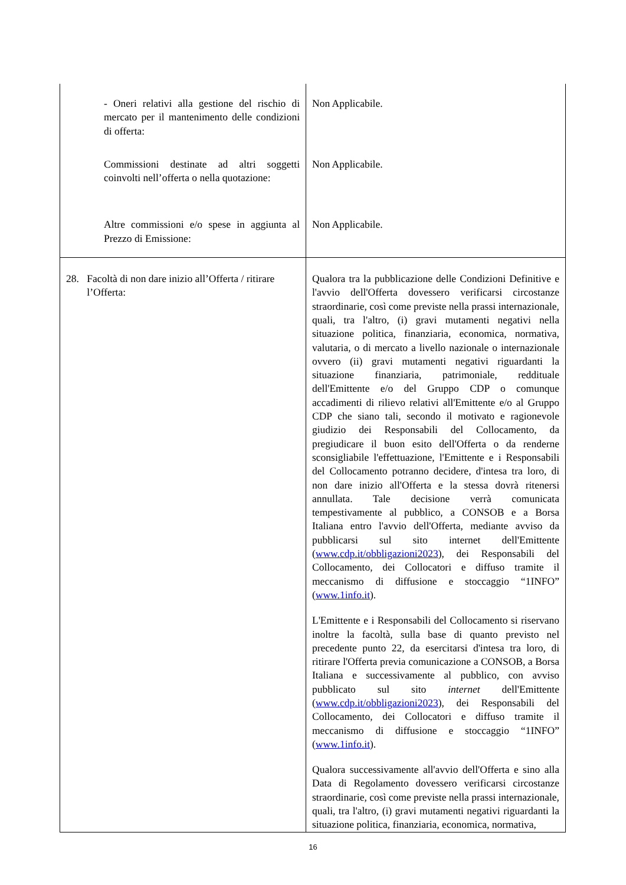| - Oneri relativi alla gestione del rischio di mercato per il mantenimento delle condizioni di offerta: | Non Applicabile. |
| Commissioni destinate ad altri soggetti coinvolti nell’offerta o nella quotazione: | Non Applicabile. |
| Altre commissioni e/o spese in aggiunta al Prezzo di Emissione: | Non Applicabile. |
| 28. Facoltà di non dare inizio all’Offerta / ritirare l’Offerta: | Qualora tra la pubblicazione delle Condizioni Definitive e l'avvio dell'Offerta dovessero verificarsi circostanze straordinarie, così come previste nella prassi internazionale, quali, tra l'altro, (i) gravi mutamenti negativi nella situazione politica, finanziaria, economica, normativa, valutaria, o di mercato a livello nazionale o internazionale ovvero (ii) gravi mutamenti negativi riguardanti la situazione finanziaria, patrimoniale, reddituale dell'Emittente e/o del Gruppo CDP o comunque accadimenti di rilievo relativi all'Emittente e/o al Gruppo CDP che siano tali, secondo il motivato e ragionevole giudizio dei Responsabili del Collocamento, da pregiudicare il buon esito dell'Offerta o da renderne sconsigliabile l'effettuazione, l'Emittente e i Responsabili del Collocamento potranno decidere, d'intesa tra loro, di non dare inizio all'Offerta e la stessa dovrà ritenersi annullata. Tale decisione verrà comunicata tempestivamente al pubblico, a CONSOB e a Borsa Italiana entro l'avvio dell'Offerta, mediante avviso da pubblicarsi sul sito internet dell'Emittente ( www.cdp.it/obbligazioni2023 ), dei Responsabili del Collocamento, dei Collocatori e diffuso tramite il meccanismo di diffusione e stoccaggio “1INFO” ( www.1info.it ). L'Emittente e i Responsabili del Collocamento si riservano inoltre la facoltà, sulla base di quanto previsto nel precedente punto 22, da esercitarsi d'intesa tra loro, di ritirare l'Offerta previa comunicazione a CONSOB, a Borsa Italiana e successivamente al pubblico, con avviso pubblicato sul sito internet dell'Emittente ( www.cdp.it/obbligazioni2023 ), dei Responsabili del Collocamento, dei Collocatori e diffuso tramite il meccanismo di diffusione e stoccaggio “1INFO” ( www.1info.it ). Qualora successivamente all'avvio dell'Offerta e sino alla Data di Regolamento dovessero verificarsi circostanze straordinarie, così come previste nella prassi internazionale, quali, tra l'altro, (i) gravi mutamenti negativi riguardanti la situazione politica, finanziaria, economica, normativa, |
16